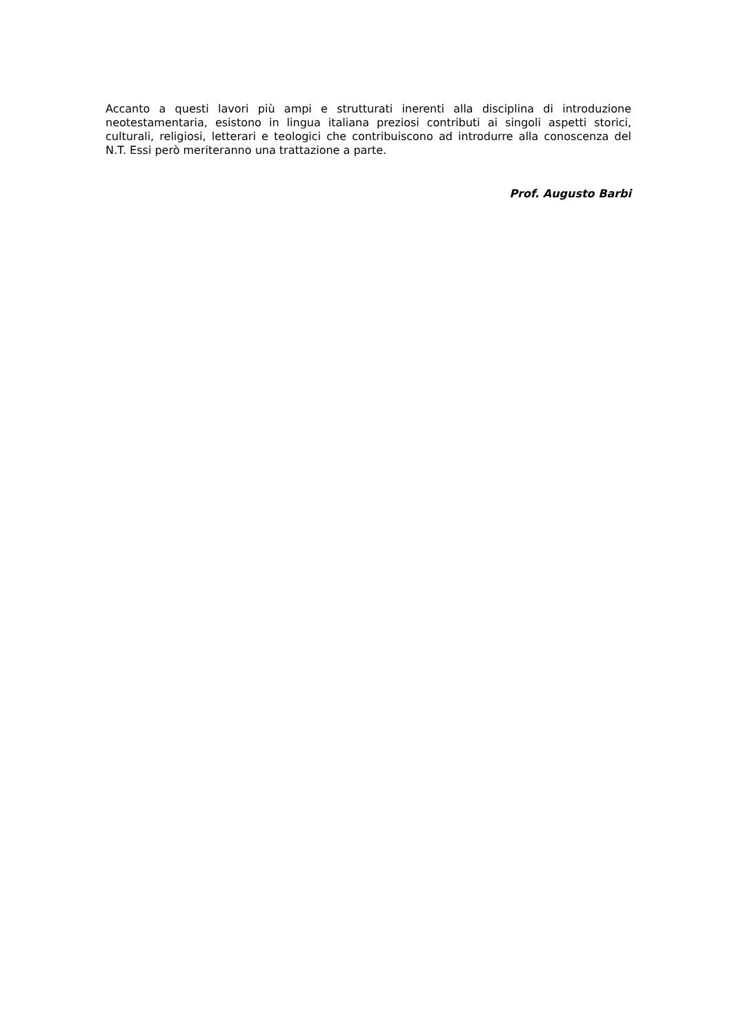Accanto a questi lavori più ampi e strutturati inerenti alla disciplina di introduzione neotestamentaria, esistono in lingua italiana preziosi contributi ai singoli aspetti storici, culturali, religiosi, letterari e teologici che contribuiscono ad introdurre alla conoscenza del N.T. Essi però meriteranno una trattazione a parte.
Prof. Augusto Barbi